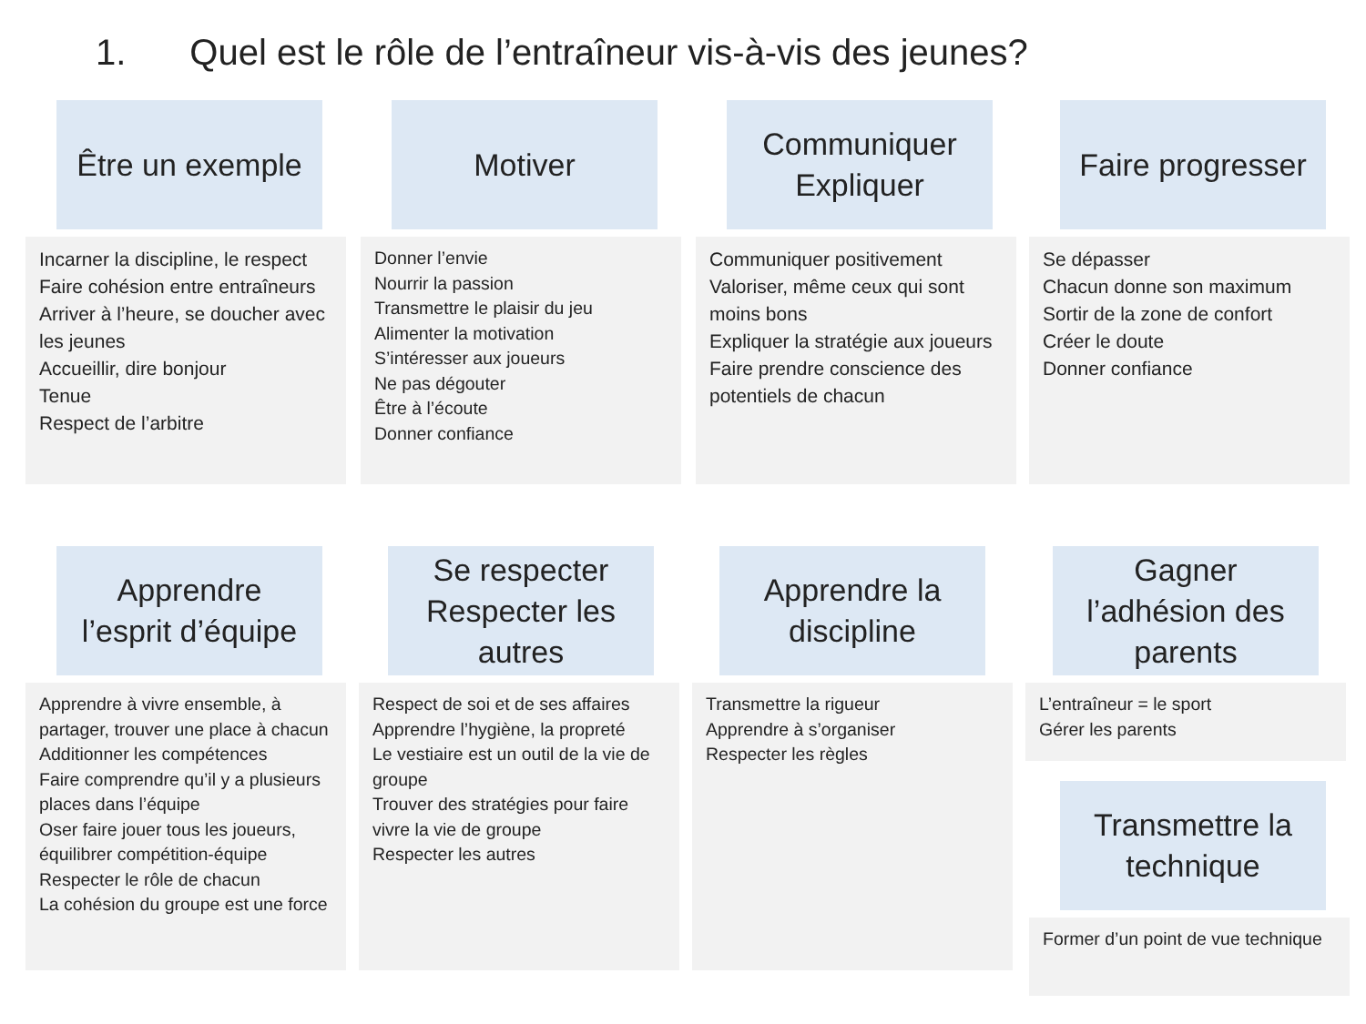1. Quel est le rôle de l’entraîneur vis-à-vis des jeunes?
Être un exemple
Incarner la discipline, le respect
Faire cohésion entre entraîneurs
Arriver à l’heure, se doucher avec les jeunes
Accueillir, dire bonjour
Tenue
Respect de l’arbitre
Motiver
Donner l’envie
Nourrir la passion
Transmettre le plaisir du jeu
Alimenter la motivation
S’intéresser aux joueurs
Ne pas dégouter
Être à l’écoute
Donner confiance
Communiquer
Expliquer
Communiquer positivement
Valoriser, même ceux qui sont moins bons
Expliquer la stratégie aux joueurs
Faire prendre conscience des potentiels de chacun
Faire progresser
Se dépasser
Chacun donne son maximum
Sortir de la zone de confort
Créer le doute
Donner confiance
Apprendre
l’esprit d’équipe
Apprendre à vivre ensemble, à partager, trouver une place à chacun
Additionner les compétences
Faire comprendre qu’il y a plusieurs places dans l’équipe
Oser faire jouer tous les joueurs, équilibrer compétition-équipe
Respecter le rôle de chacun
La cohésion du groupe est une force
Se respecter
Respecter les
autres
Respect de soi et de ses affaires
Apprendre l’hygiène, la propreté
Le vestiaire est un outil de la vie de groupe
Trouver des stratégies pour faire vivre la vie de groupe
Respecter les autres
Apprendre la
discipline
Transmettre la rigueur
Apprendre à s’organiser
Respecter les règles
Gagner
l’adhésion des
parents
L’entraîneur = le sport
Gérer les parents
Transmettre la
technique
Former d’un point de vue technique